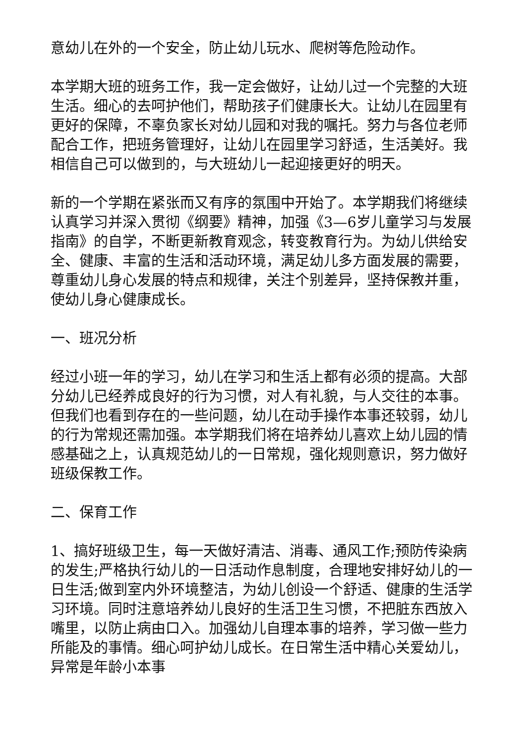意幼儿在外的一个安全，防止幼儿玩水、爬树等危险动作。
本学期大班的班务工作，我一定会做好，让幼儿过一个完整的大班生活。细心的去呵护他们，帮助孩子们健康长大。让幼儿在园里有更好的保障，不辜负家长对幼儿园和对我的嘱托。努力与各位老师配合工作，把班务管理好，让幼儿在园里学习舒适，生活美好。我相信自己可以做到的，与大班幼儿一起迎接更好的明天。
新的一个学期在紧张而又有序的氛围中开始了。本学期我们将继续认真学习并深入贯彻《纲要》精神，加强《3—6岁儿童学习与发展指南》的自学，不断更新教育观念，转变教育行为。为幼儿供给安全、健康、丰富的生活和活动环境，满足幼儿多方面发展的需要，尊重幼儿身心发展的特点和规律，关注个别差异，坚持保教并重，使幼儿身心健康成长。
一、班况分析
经过小班一年的学习，幼儿在学习和生活上都有必须的提高。大部分幼儿已经养成良好的行为习惯，对人有礼貌，与人交往的本事。但我们也看到存在的一些问题，幼儿在动手操作本事还较弱，幼儿的行为常规还需加强。本学期我们将在培养幼儿喜欢上幼儿园的情感基础之上，认真规范幼儿的一日常规，强化规则意识，努力做好班级保教工作。
二、保育工作
1、搞好班级卫生，每一天做好清洁、消毒、通风工作;预防传染病的发生;严格执行幼儿的一日活动作息制度，合理地安排好幼儿的一日生活;做到室内外环境整洁，为幼儿创设一个舒适、健康的生活学习环境。同时注意培养幼儿良好的生活卫生习惯，不把脏东西放入嘴里，以防止病由口入。加强幼儿自理本事的培养，学习做一些力所能及的事情。细心呵护幼儿成长。在日常生活中精心关爱幼儿，异常是年龄小本事